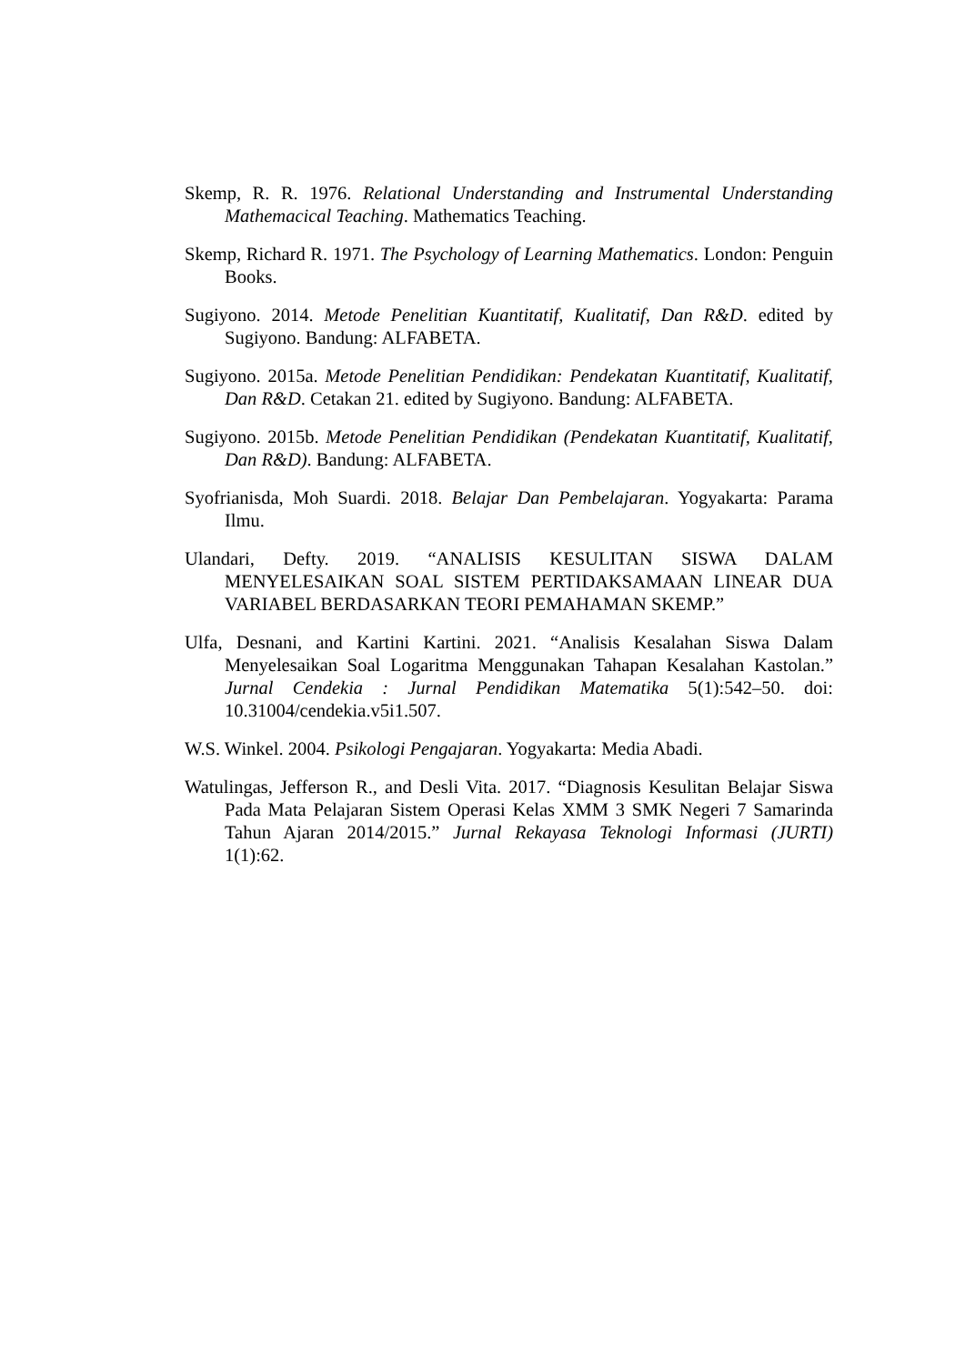Skemp, R. R. 1976. Relational Understanding and Instrumental Understanding Mathemacical Teaching. Mathematics Teaching.
Skemp, Richard R. 1971. The Psychology of Learning Mathematics. London: Penguin Books.
Sugiyono. 2014. Metode Penelitian Kuantitatif, Kualitatif, Dan R&D. edited by Sugiyono. Bandung: ALFABETA.
Sugiyono. 2015a. Metode Penelitian Pendidikan: Pendekatan Kuantitatif, Kualitatif, Dan R&D. Cetakan 21. edited by Sugiyono. Bandung: ALFABETA.
Sugiyono. 2015b. Metode Penelitian Pendidikan (Pendekatan Kuantitatif, Kualitatif, Dan R&D). Bandung: ALFABETA.
Syofrianisda, Moh Suardi. 2018. Belajar Dan Pembelajaran. Yogyakarta: Parama Ilmu.
Ulandari, Defty. 2019. “ANALISIS KESULITAN SISWA DALAM MENYELESAIKAN SOAL SISTEM PERTIDAKSAMAAN LINEAR DUA VARIABEL BERDASARKAN TEORI PEMAHAMAN SKEMP.”
Ulfa, Desnani, and Kartini Kartini. 2021. “Analisis Kesalahan Siswa Dalam Menyelesaikan Soal Logaritma Menggunakan Tahapan Kesalahan Kastolan.” Jurnal Cendekia : Jurnal Pendidikan Matematika 5(1):542–50. doi: 10.31004/cendekia.v5i1.507.
W.S. Winkel. 2004. Psikologi Pengajaran. Yogyakarta: Media Abadi.
Watulingas, Jefferson R., and Desli Vita. 2017. “Diagnosis Kesulitan Belajar Siswa Pada Mata Pelajaran Sistem Operasi Kelas XMM 3 SMK Negeri 7 Samarinda Tahun Ajaran 2014/2015.” Jurnal Rekayasa Teknologi Informasi (JURTI) 1(1):62.